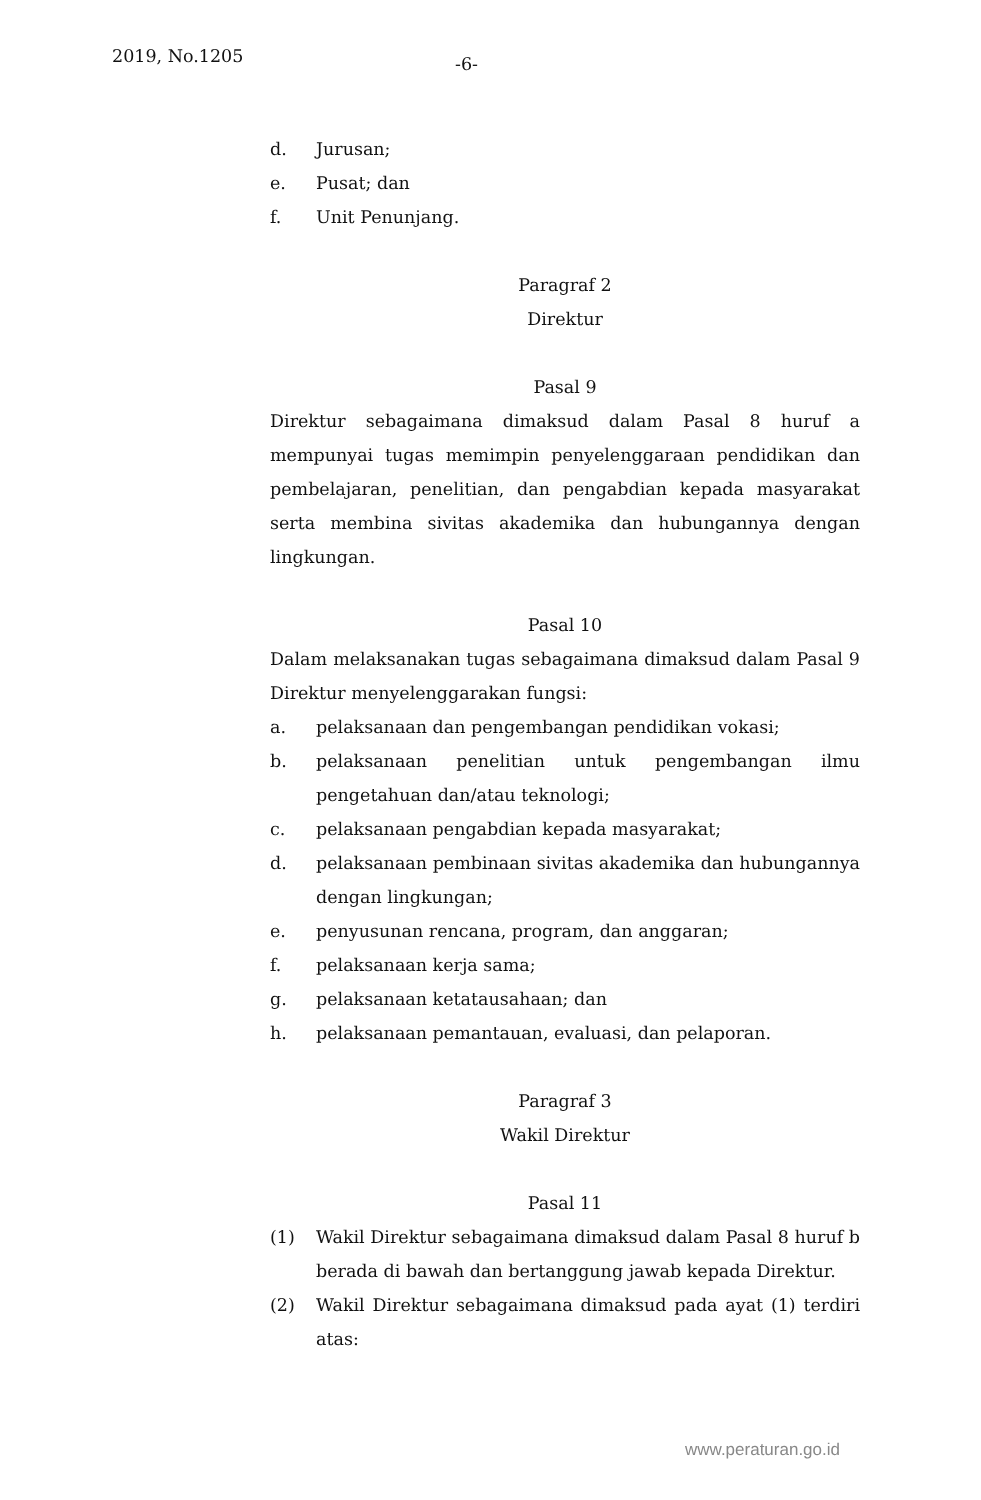2019, No.1205 -6-
d. Jurusan;
e. Pusat; dan
f. Unit Penunjang.
Paragraf 2
Direktur
Pasal 9
Direktur sebagaimana dimaksud dalam Pasal 8 huruf a mempunyai tugas memimpin penyelenggaraan pendidikan dan pembelajaran, penelitian, dan pengabdian kepada masyarakat serta membina sivitas akademika dan hubungannya dengan lingkungan.
Pasal 10
Dalam melaksanakan tugas sebagaimana dimaksud dalam Pasal 9 Direktur menyelenggarakan fungsi:
a. pelaksanaan dan pengembangan pendidikan vokasi;
b. pelaksanaan penelitian untuk pengembangan ilmu pengetahuan dan/atau teknologi;
c. pelaksanaan pengabdian kepada masyarakat;
d. pelaksanaan pembinaan sivitas akademika dan hubungannya dengan lingkungan;
e. penyusunan rencana, program, dan anggaran;
f. pelaksanaan kerja sama;
g. pelaksanaan ketatausahaan; dan
h. pelaksanaan pemantauan, evaluasi, dan pelaporan.
Paragraf 3
Wakil Direktur
Pasal 11
(1) Wakil Direktur sebagaimana dimaksud dalam Pasal 8 huruf b berada di bawah dan bertanggung jawab kepada Direktur.
(2) Wakil Direktur sebagaimana dimaksud pada ayat (1) terdiri atas:
www.peraturan.go.id